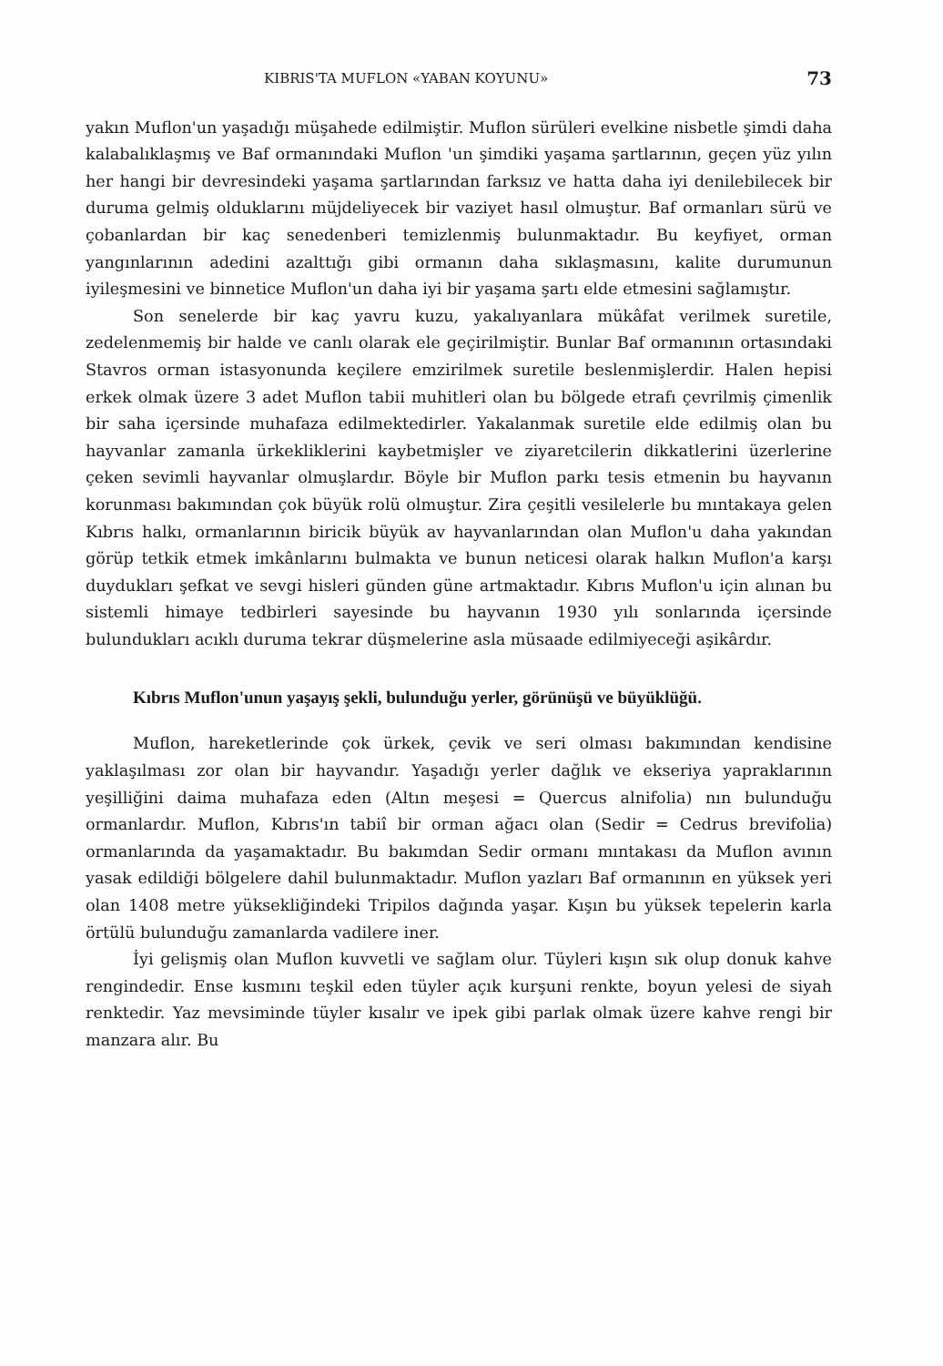KIBRIS'TA MUFLON «YABAN KOYUNU» 73
yakın Muflon'un yaşadığı müşahede edilmiştir. Muflon sürüleri evelkine nisbetle şimdi daha kalabalıklaşmış ve Baf ormanındaki Muflon 'un şimdiki yaşama şartlarının, geçen yüz yılın her hangi bir devresindeki yaşama şartlarından farksız ve hatta daha iyi denilebilecek bir duruma gelmiş olduklarını müjdeliyecek bir vaziyet hasıl olmuştur. Baf ormanları sürü ve çobanlardan bir kaç senedenberi temizlenmiş bulunmaktadır. Bu keyfiyet, orman yangınlarının adedini azalttığı gibi ormanın daha sıklaşmasını, kalite durumunun iyileşmesini ve binnetice Muflon'un daha iyi bir yaşama şartı elde etmesini sağlamıştır.
Son senelerde bir kaç yavru kuzu, yakalıyanlara mükâfat verilmek suretile, zedelenmemiş bir halde ve canlı olarak ele geçirilmiştir. Bunlar Baf ormanının ortasındaki Stavros orman istasyonunda keçilere emzirilmek suretile beslenmişlerdir. Halen hepisi erkek olmak üzere 3 adet Muflon tabii muhitleri olan bu bölgede etrafı çevrilmiş çimenlik bir saha içersinde muhafaza edilmektedirler. Yakalanmak suretile elde edilmiş olan bu hayvanlar zamanla ürkekliklerini kaybetmişler ve ziyaretcilerin dikkatlerini üzerlerine çeken sevimli hayvanlar olmuşlardır. Böyle bir Muflon parkı tesis etmenin bu hayvanın korunması bakımından çok büyük rolü olmuştur. Zira çeşitli vesilelerle bu mıntakaya gelen Kıbrıs halkı, ormanlarının biricik büyük av hayvanlarından olan Muflon'u daha yakından görüp tetkik etmek imkânlarını bulmakta ve bunun neticesi olarak halkın Muflon'a karşı duydukları şefkat ve sevgi hisleri günden güne artmaktadır. Kıbrıs Muflon'u için alınan bu sistemli himaye tedbirleri sayesinde bu hayvanın 1930 yılı sonlarında içersinde bulundukları acıklı duruma tekrar düşmelerine asla müsaade edilmiyeceği aşikârdır.
Kıbrıs Muflon'unun yaşayış şekli, bulunduğu yerler, görünüşü ve büyüklüğü.
Muflon, hareketlerinde çok ürkek, çevik ve seri olması bakımından kendisine yaklaşılması zor olan bir hayvandır. Yaşadığı yerler dağlık ve ekseriya yapraklarının yeşilliğini daima muhafaza eden (Altın meşesi = Quercus alnifolia) nın bulunduğu ormanlardır. Muflon, Kıbrıs'ın tabiî bir orman ağacı olan (Sedir = Cedrus brevifolia) ormanlarında da yaşamaktadır. Bu bakımdan Sedir ormanı mıntakası da Muflon avının yasak edildiği bölgelere dahil bulunmaktadır. Muflon yazları Baf ormanının en yüksek yeri olan 1408 metre yüksekliğindeki Tripilos dağında yaşar. Kışın bu yüksek tepelerin karla örtülü bulunduğu zamanlarda vadilere iner.
İyi gelişmiş olan Muflon kuvvetli ve sağlam olur. Tüyleri kışın sık olup donuk kahve rengindedir. Ense kısmını teşkil eden tüyler açık kurşuni renkte, boyun yelesi de siyah renktedir. Yaz mevsiminde tüyler kısalır ve ipek gibi parlak olmak üzere kahve rengi bir manzara alır. Bu